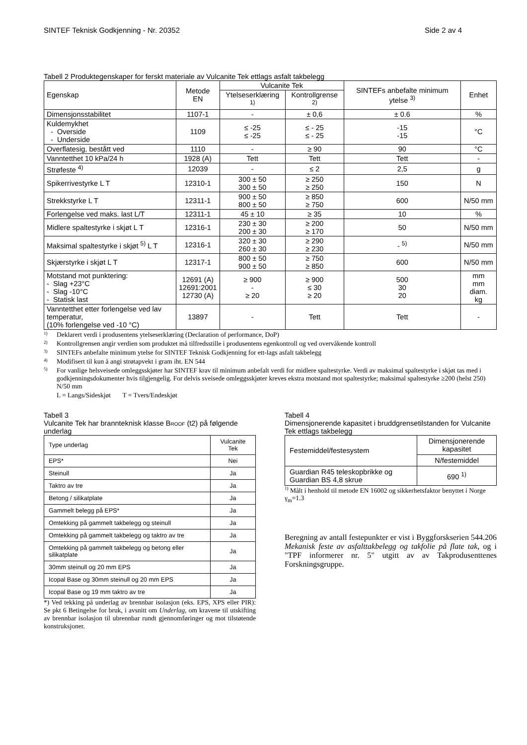SINTEF Teknisk Godkjenning - Nr. 20352 Side 2 av 4
Tabell 2 Produktegenskaper for ferskt materiale av Vulcanite Tek ettlags asfalt takbelegg
| Egenskap | Metode EN | Vulcanite Tek | | SINTEFs anbefalte minimum ytelse <sup>3)</sup> | Enhet |
| --- | --- | --- | --- | --- | --- |
| | | Ytelseserklæring <sup>1)</sup> | Kontrollgrense <sup>2)</sup> | | |
| Dimensjonsstabilitet | 1107-1 | - | ± 0,6 | ± 0.6 | % |
| Kuldemykhet - Overside - Underside | 1109 | ≤ -25 ≤ -25 | ≤ - 25 ≤ - 25 | -15 -15 | °C |
| Overflatesig, bestått ved | 1110 | - | ≥ 90 | 90 | °C |
| Vanntetthet 10 kPa/24 h | 1928 (A) | Tett | Tett | Tett | - |
| Strøfeste <sup>4)</sup> | 12039 | - | ≤ 2 | 2,5 | g |
| Spikerrivestyrke L T | 12310-1 | 300 ± 50 300 ± 50 | ≥ 250 ≥ 250 | 150 | N |
| Strekkstyrke L T | 12311-1 | 900 ± 50 800 ± 50 | ≥ 850 ≥ 750 | 600 | N/50 mm |
| Forlengelse ved maks. last L/T | 12311-1 | 45 ± 10 | ≥ 35 | 10 | % |
| Midlere spaltestyrke i skjøt L T | 12316-1 | 230 ± 30 200 ± 30 | ≥ 200 ≥ 170 | 50 | N/50 mm |
| Maksimal spaltestyrke i skjøt <sup>5)</sup> L T | 12316-1 | 320 ± 30 260 ± 30 | ≥ 290 ≥ 230 | - <sup>5)</sup> | N/50 mm |
| Skjærstyrke i skjøt L T | 12317-1 | 800 ± 50 900 ± 50 | ≥ 750 ≥ 850 | 600 | N/50 mm |
| Motstand mot punktering: - Slag +23°C - Slag -10°C - Statisk last | 12691 (A) 12691:2001 12730 (A) | ≥ 900 - ≥ 20 | ≥ 900 ≤ 30 ≥ 20 | 500 30 20 | mm mm diam. kg |
| Vanntetthet etter forlengelse ved lav temperatur, (10% forlengelse ved -10 °C) | 13897 | - | Tett | Tett | - |
<sup>1)</sup> Deklarert verdi i produsentens ytelseserklæring (Declaration of performance, DoP)
<sup>2)</sup> Kontrollgrensen angir verdien som produktet må tilfredsstille i produsentens egenkontroll og ved overvåkende kontroll
<sup>3)</sup> SINTEFs anbefalte minimum ytelse for SINTEF Teknisk Godkjenning for ett-lags asfalt takbelegg
<sup>4)</sup> Modifisert til kun å angi strøtapvekt i gram iht. EN 544
<sup>5)</sup> For vanlige helsveisede omleggsskjøter har SINTEF krav til minimum anbefalt verdi for midlere spaltestyrke. Verdi av maksimal spaltestyrke i skjøt tas med i godkjenningsdokumenter hvis tilgjengelig. For delvis sveisede omleggsskjøter kreves ekstra motstand mot spaltestyrke; maksimal spaltestyrke ≥200 (helst 250) N/50 mm
L = Langs/Sideskjøt T = Tvers/Endeskjøt
Tabell 3
Vulcanite Tek har brannteknisk klasse BROOF (t2) på følgende underlag
| Type underlag | Vulcanite Tek |
| --- | --- |
| EPS* | Nei |
| Steinull | Ja |
| Taktro av tre | Ja |
| Betong / silikatplate | Ja |
| Gammelt belegg på EPS* | Ja |
| Omtekking på gammelt takbelegg og steinull | Ja |
| Omtekking på gammelt takbelegg og taktro av tre | Ja |
| Omtekking på gammelt takbelegg og betong eller silikatplate | Ja |
| 30mm steinull og 20 mm EPS | Ja |
| Icopal Base og 30mm steinull og 20 mm EPS | Ja |
| Icopal Base og 19 mm taktro av tre | Ja |
*) Ved tekking på underlag av brennbar isolasjon (eks. EPS, XPS eller PIR): Se pkt 6 Betingelse for bruk, i avsnitt om Underlag, om kravene til utskifting av brennbar isolasjon til ubrennbar rundt gjennomføringer og mot tilstøtende konstruksjoner.
Tabell 4
Dimensjonerende kapasitet i bruddgrensetilstanden for Vulcanite Tek ettlags takbelegg
| Festemiddel/festesystem | Dimensjonerende kapasitet |
| --- | --- |
| | N/festemiddel |
| Guardian R45 teleskopbrikke og Guardian BS 4,8 skrue | 690 <sup>1)</sup> |
<sup>1)</sup> Målt i henhold til metode EN 16002 og sikkerhetsfaktor benyttet i Norge γ<sub>m</sub>=1.3
Beregning av antall festepunkter er vist i Byggforskserien 544.206 Mekanisk feste av asfalttakbelegg og takfolie på flate tak, og i "TPF informerer nr. 5" utgitt av av Takprodusenttenes Forskningsgruppe.